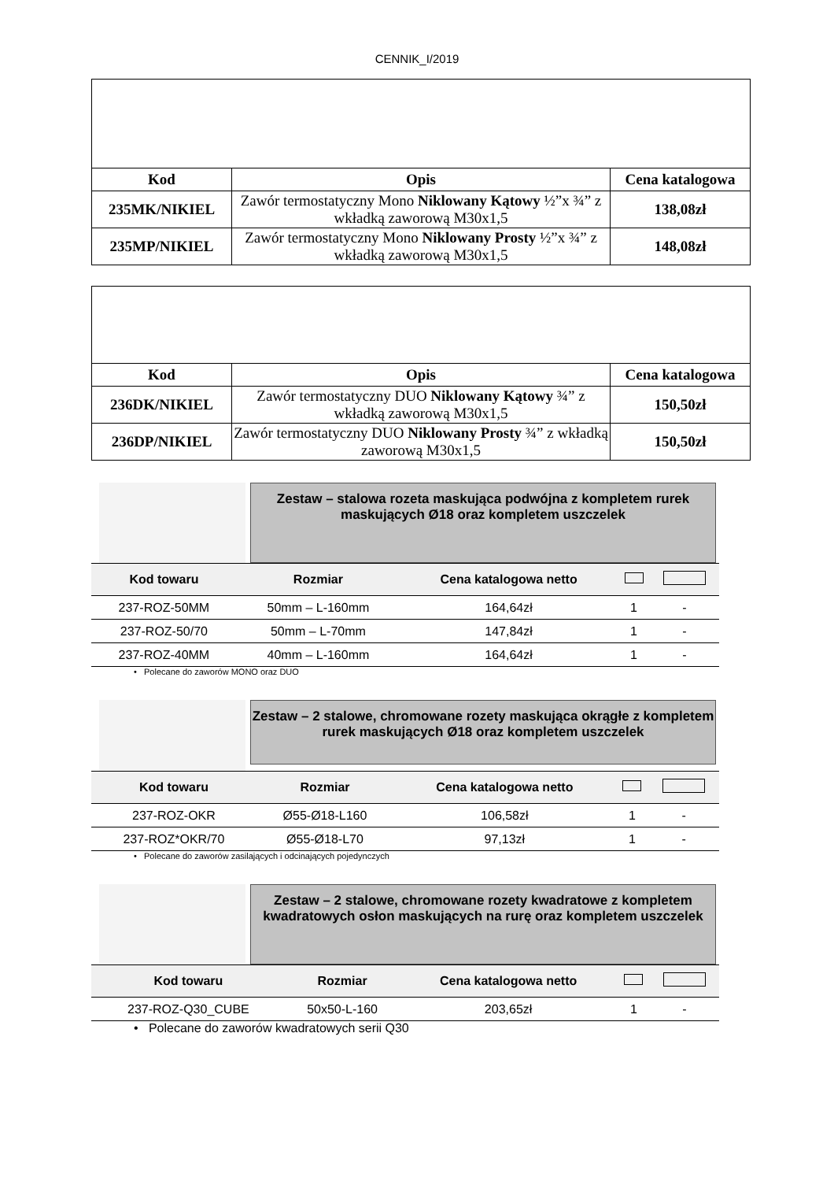CENNIK_I/2019
| Kod | Opis | Cena katalogowa |
| --- | --- | --- |
| 235MK/NIKIEL | Zawór termostatyczny Mono Niklowany Kątowy ½”x ¾” z wkładką zaworową M30x1,5 | 138,08zł |
| 235MP/NIKIEL | Zawór termostatyczny Mono Niklowany Prosty ½”x ¾” z wkładką zaworową M30x1,5 | 148,08zł |
| Kod | Opis | Cena katalogowa |
| --- | --- | --- |
| 236DK/NIKIEL | Zawór termostatyczny DUO Niklowany Kątowy ¾” z wkładką zaworową M30x1,5 | 150,50zł |
| 236DP/NIKIEL | Zawór termostatyczny DUO Niklowany Prosty ¾” z wkładką zaworową M30x1,5 | 150,50zł |
Zestaw – stalowa rozeta maskująca podwójna z kompletem rurek maskujących Ø18 oraz kompletem uszczelek
| Kod towaru | Rozmiar | Cena katalogowa netto | | |
| --- | --- | --- | --- | --- |
| 237-ROZ-50MM | 50mm – L-160mm | 164,64zł | 1 | - |
| 237-ROZ-50/70 | 50mm – L-70mm | 147,84zł | 1 | - |
| 237-ROZ-40MM | 40mm – L-160mm | 164,64zł | 1 | - |
• Polecane do zaworów MONO oraz DUO
Zestaw – 2 stalowe, chromowane rozety maskująca okrągłe z kompletem rurek maskujących Ø18 oraz kompletem uszczelek
| Kod towaru | Rozmiar | Cena katalogowa netto | | |
| --- | --- | --- | --- | --- |
| 237-ROZ-OKR | Ø55-Ø18-L160 | 106,58zł | 1 | - |
| 237-ROZ*OKR/70 | Ø55-Ø18-L70 | 97,13zł | 1 | - |
• Polecane do zaworów zasilających i odcinających pojedynczych
Zestaw – 2 stalowe, chromowane rozety kwadratowe z kompletem kwadratowych osłon maskujących na rurę oraz kompletem uszczelek
| Kod towaru | Rozmiar | Cena katalogowa netto | | |
| --- | --- | --- | --- | --- |
| 237-ROZ-Q30_CUBE | 50x50-L-160 | 203,65zł | 1 | - |
• Polecane do zaworów kwadratowych serii Q30